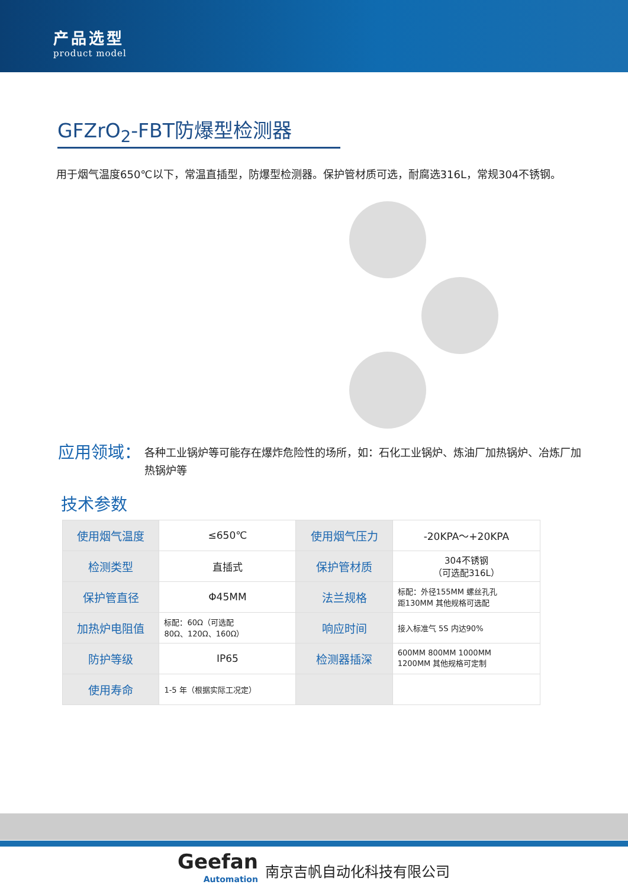产品选型
product model
GFZrO<sub>2</sub>-FBT防爆型检测器
用于烟气温度650℃以下，常温直插型，防爆型检测器。保护管材质可选，耐腐选316L，常规304不锈钢。
应用领域： 各种工业锅炉等可能存在爆炸危险性的场所，如：石化工业锅炉、炼油厂加热锅炉、冶炼厂加热锅炉等
技术参数
| 使用烟气温度 | ≤650℃ | 使用烟气压力 | -20KPA～+20KPA |
| 检测类型 | 直插式 | 保护管材质 | 304不锈钢 （可选配316L） |
| 保护管直径 | Φ45MM | 法兰规格 | 标配：外径155MM 螺丝孔孔 距130MM 其他规格可选配 |
| 加热炉电阻值 | 标配：60Ω（可选配 80Ω、120Ω、160Ω） | 响应时间 | 接入标准气 5S 内达90% |
| 防护等级 | IP65 | 检测器插深 | 600MM 800MM 1000MM 1200MM 其他规格可定制 |
| 使用寿命 | 1-5 年（根据实际工况定） | | |
Geefan
Automation
南京吉帆自动化科技有限公司